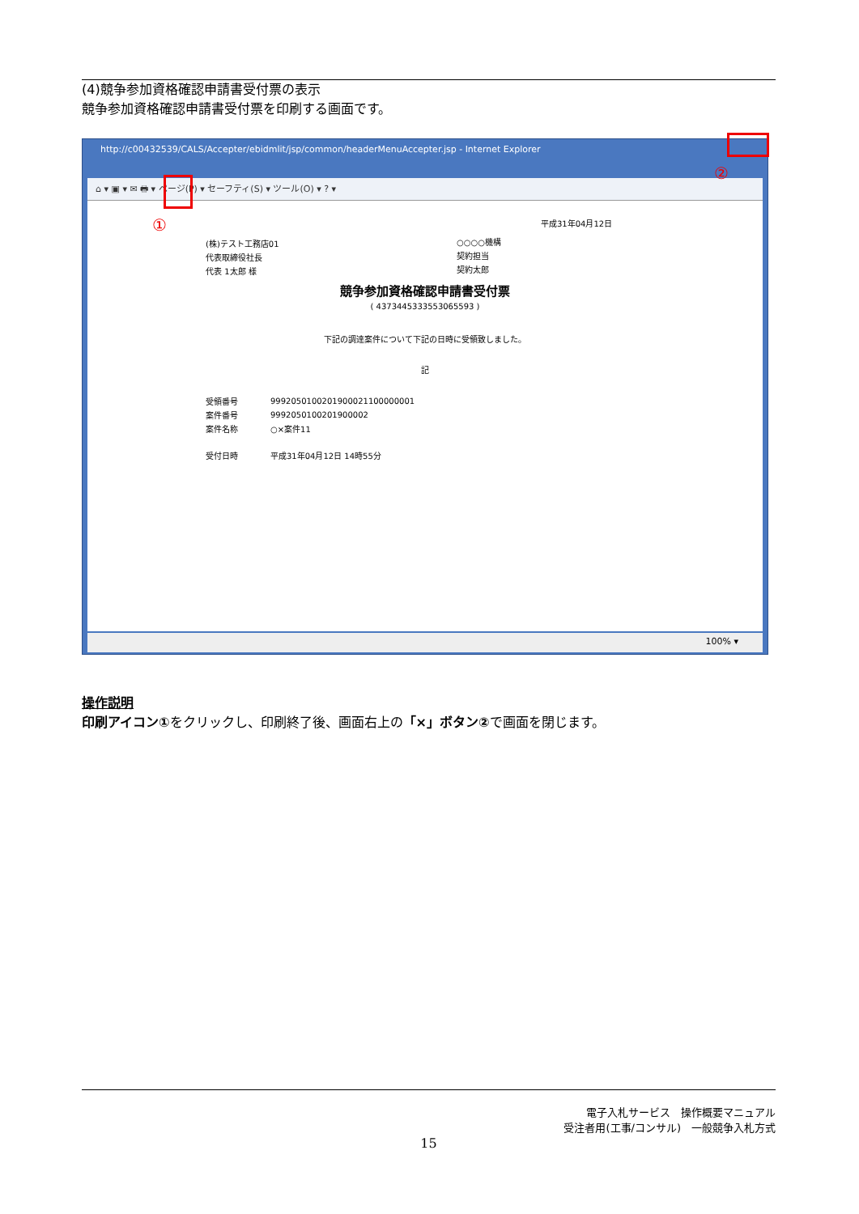(4)競争参加資格確認申請書受付票の表示
競争参加資格確認申請書受付票を印刷する画面です。
http://c00432539/CALS/Accepter/ebidmlit/jsp/common/headerMenuAccepter.jsp - Internet Explorer
⌂ ▾ ▣ ▾ ✉ 🖶 ▾ ページ(P) ▾ セーフティ(S) ▾ ツール(O) ▾ ? ▾
平成31年04月12日
(株)テスト工務店01
代表取締役社長
代表 1太郎 様
○○○○機構
契約担当
契約太郎
競争参加資格確認申請書受付票
( 4373445333553065593 )
下記の調達案件について下記の日時に受領致しました。
記
| 受領番号 | 9992050100201900021100000001 |
| 案件番号 | 9992050100201900002 |
| 案件名称 | ○×案件11 |
| 受付日時 | 平成31年04月12日 14時55分 |
100% ▾
①
②
操作説明
印刷アイコン①をクリックし、印刷終了後、画面右上の「×」ボタン②で画面を閉じます。
電子入札サービス　操作概要マニュアル
受注者用(工事/コンサル)　一般競争入札方式
15